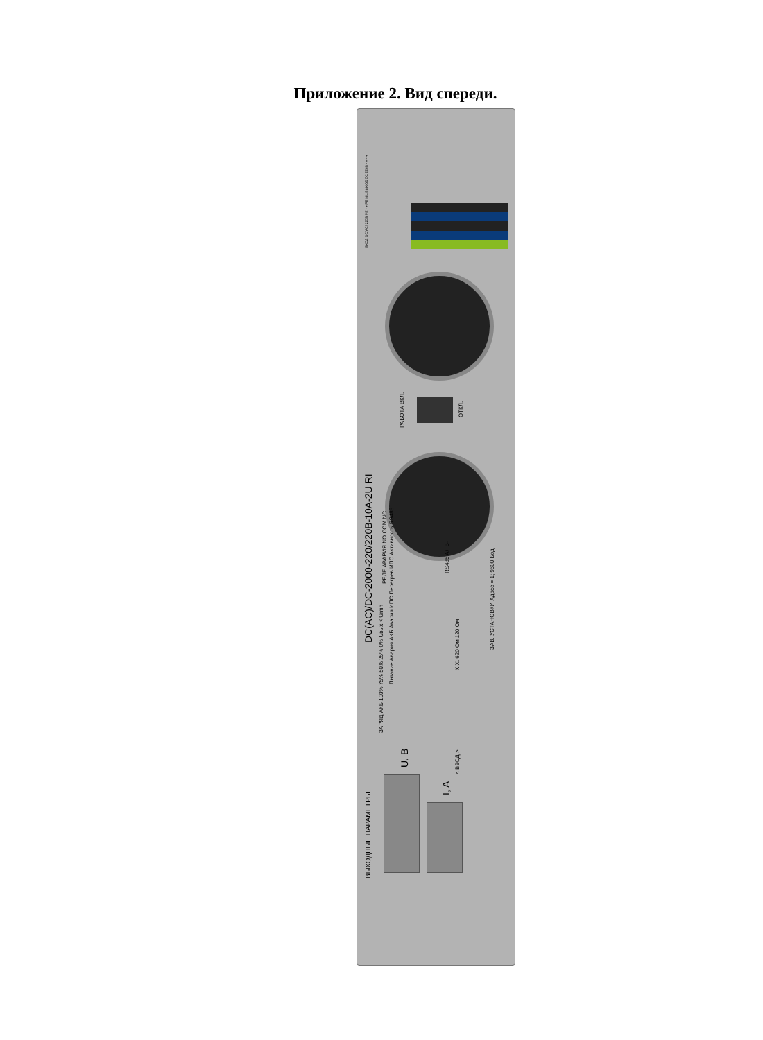Приложение 2. Вид спереди.
DC(AC)/DC-2000-220/220B-10A-2U RI
ВЫХОДНЫЕ ПАРАМЕТРЫ
РАБОТА ВКЛ.
ОТКЛ.
РЕЛЕ АВАРИЯ NO COM NC
RS485 A+ B-
Питание Авария АКБ Авария ИПС Перегрев ИПС Активность RS485
ЗАРЯД АКБ 100% 75% 50% 25% 0% Uвых < Umin
Х.Х. 620 Ом 120 Ом
ЗАВ. УСТАНОВКИ Адрес = 1; 9600 Бод
U, B
I, A
< ВВОД >
ВХОД DC(AC) 220В PE - + PE N L ВЫХОД DC 220В - + - +